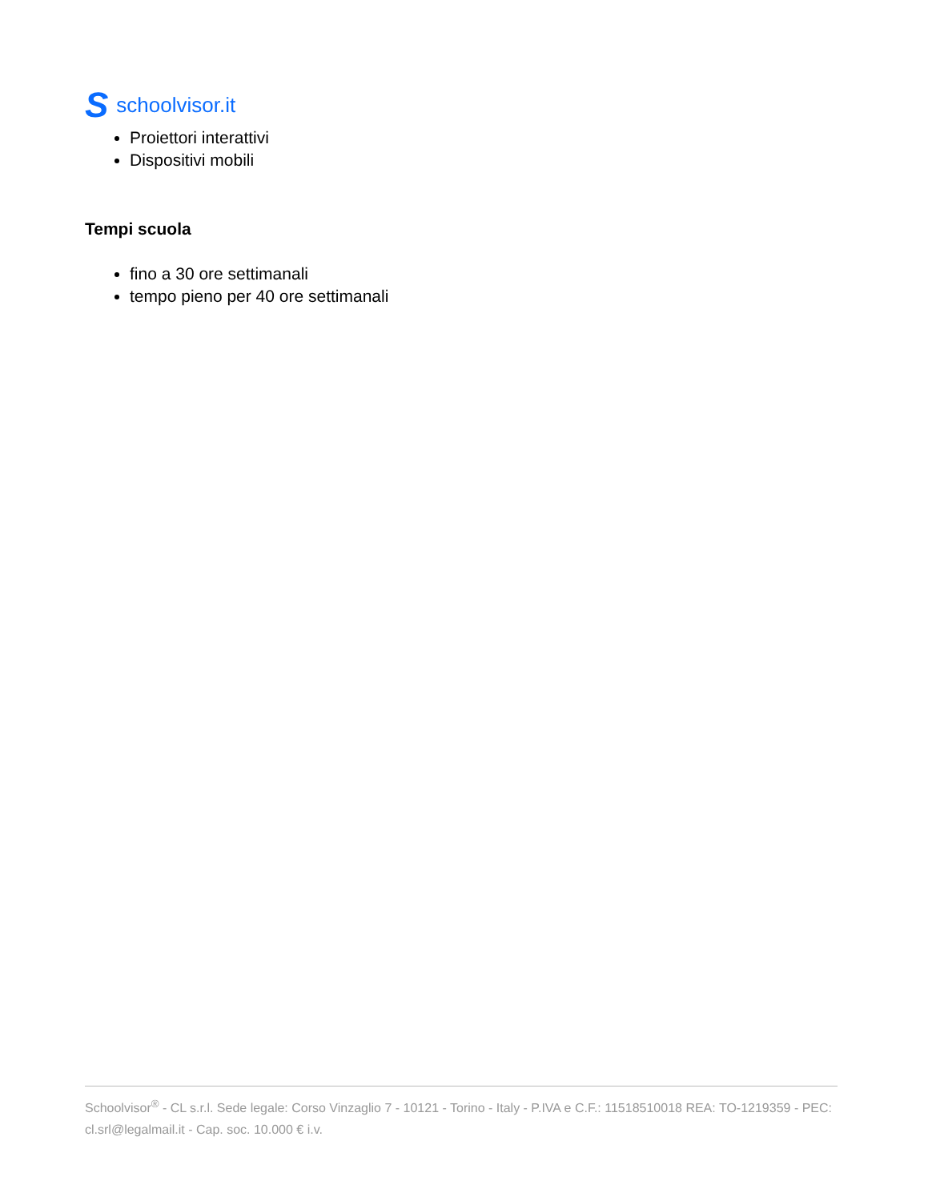Sschoolvisor.it
Proiettori interattivi
Dispositivi mobili
Tempi scuola
fino a 30 ore settimanali
tempo pieno per 40 ore settimanali
Schoolvisor<sup>®</sup> - CL s.r.l. Sede legale: Corso Vinzaglio 7 - 10121 - Torino - Italy - P.IVA e C.F.: 11518510018 REA: TO-1219359 - PEC: cl.srl@legalmail.it - Cap. soc. 10.000 € i.v.